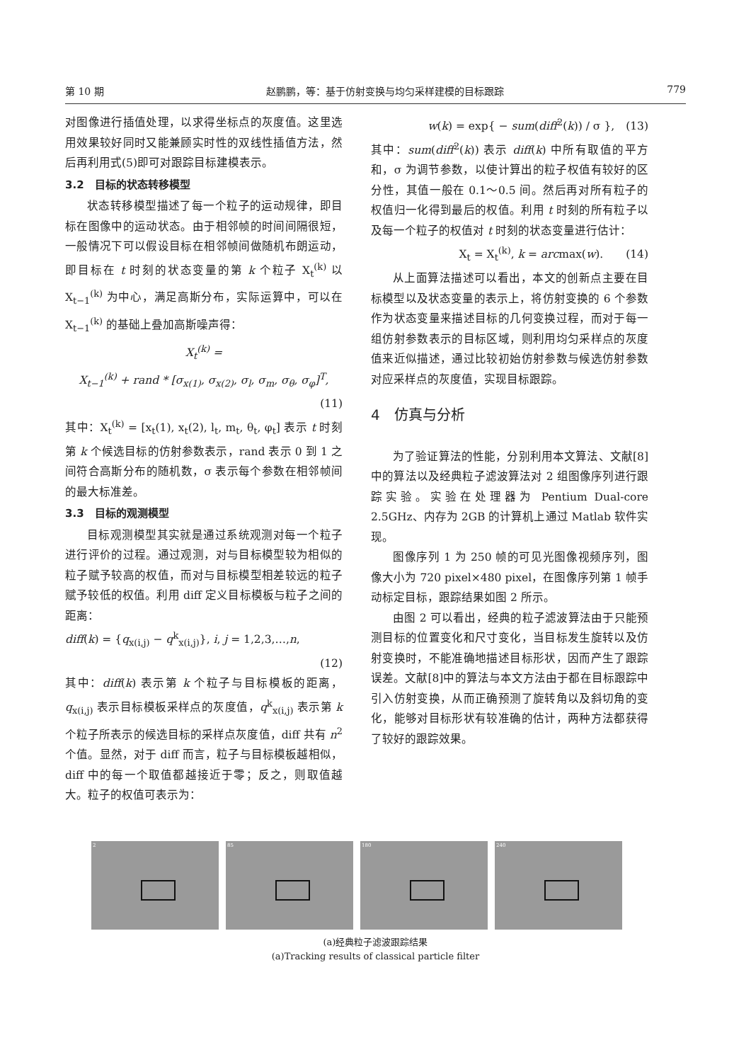第 10 期 赵鹏鹏，等：基于仿射变换与均匀采样建模的目标跟踪 779
对图像进行插值处理，以求得坐标点的灰度值。这里选用效果较好同时又能兼顾实时性的双线性插值方法，然后再利用式(5)即可对跟踪目标建模表示。
3.2　目标的状态转移模型
状态转移模型描述了每一个粒子的运动规律，即目标在图像中的运动状态。由于相邻帧的时间间隔很短，一般情况下可以假设目标在相邻帧间做随机布朗运动，即目标在 t 时刻的状态变量的第 k 个粒子 X<sub>t</sub><sup>(k)</sup> 以 X<sub>t−1</sub><sup>(k)</sup> 为中心，满足高斯分布，实际运算中，可以在 X<sub>t−1</sub><sup>(k)</sup> 的基础上叠加高斯噪声得：
X<sub>t</sub><sup>(k)</sup> =
X<sub>t−1</sub><sup>(k)</sup> + rand * [σ<sub>x(1)</sub>, σ<sub>x(2)</sub>, σ<sub>l</sub>, σ<sub>m</sub>, σ<sub>θ</sub>, σ<sub>φ</sub>]<sup>T</sup>,
(11)
其中：X<sub>t</sub><sup>(k)</sup> = [x<sub>t</sub>(1), x<sub>t</sub>(2), l<sub>t</sub>, m<sub>t</sub>, θ<sub>t</sub>, φ<sub>t</sub>] 表示 t 时刻第 k 个候选目标的仿射参数表示，rand 表示 0 到 1 之间符合高斯分布的随机数，σ 表示每个参数在相邻帧间的最大标准差。
3.3　目标的观测模型
目标观测模型其实就是通过系统观测对每一个粒子进行评价的过程。通过观测，对与目标模型较为相似的粒子赋予较高的权值，而对与目标模型相差较远的粒子赋予较低的权值。利用 diff 定义目标模板与粒子之间的距离：
diff(k) = {q<sub>x(i,j)</sub> − q<sup>k</sup><sub>x(i,j)</sub>}, i, j = 1,2,3,…,n,
(12)
其中：diff(k) 表示第 k 个粒子与目标模板的距离，q<sub>x(i,j)</sub> 表示目标模板采样点的灰度值，q<sup>k</sup><sub>x(i,j)</sub> 表示第 k 个粒子所表示的候选目标的采样点灰度值，diff 共有 n<sup>2</sup> 个值。显然，对于 diff 而言，粒子与目标模板越相似，diff 中的每一个取值都越接近于零；反之，则取值越大。粒子的权值可表示为：
w(k) = exp{ − sum(diff<sup>2</sup>(k)) / σ },　(13)
其中：sum(diff<sup>2</sup>(k)) 表示 diff(k) 中所有取值的平方和，σ 为调节参数，以使计算出的粒子权值有较好的区分性，其值一般在 0.1～0.5 间。然后再对所有粒子的权值归一化得到最后的权值。利用 t 时刻的所有粒子以及每一个粒子的权值对 t 时刻的状态变量进行估计：
X<sub>t</sub> = X<sub>t</sub><sup>(k)</sup>, k = arcmax(w).　　(14)
从上面算法描述可以看出，本文的创新点主要在目标模型以及状态变量的表示上，将仿射变换的 6 个参数作为状态变量来描述目标的几何变换过程，而对于每一组仿射参数表示的目标区域，则利用均匀采样点的灰度值来近似描述，通过比较初始仿射参数与候选仿射参数对应采样点的灰度值，实现目标跟踪。
4　仿真与分析
为了验证算法的性能，分别利用本文算法、文献[8]中的算法以及经典粒子滤波算法对 2 组图像序列进行跟踪实验。实验在处理器为 Pentium Dual-core 2.5GHz、内存为 2GB 的计算机上通过 Matlab 软件实现。
图像序列 1 为 250 帧的可见光图像视频序列，图像大小为 720 pixel×480 pixel，在图像序列第 1 帧手动标定目标，跟踪结果如图 2 所示。
由图 2 可以看出，经典的粒子滤波算法由于只能预测目标的位置变化和尺寸变化，当目标发生旋转以及仿射变换时，不能准确地描述目标形状，因而产生了跟踪误差。文献[8]中的算法与本文方法由于都在目标跟踪中引入仿射变换，从而正确预测了旋转角以及斜切角的变化，能够对目标形状有较准确的估计，两种方法都获得了较好的跟踪效果。
2 85 180 240
(a)经典粒子滤波跟踪结果
(a)Tracking results of classical particle filter